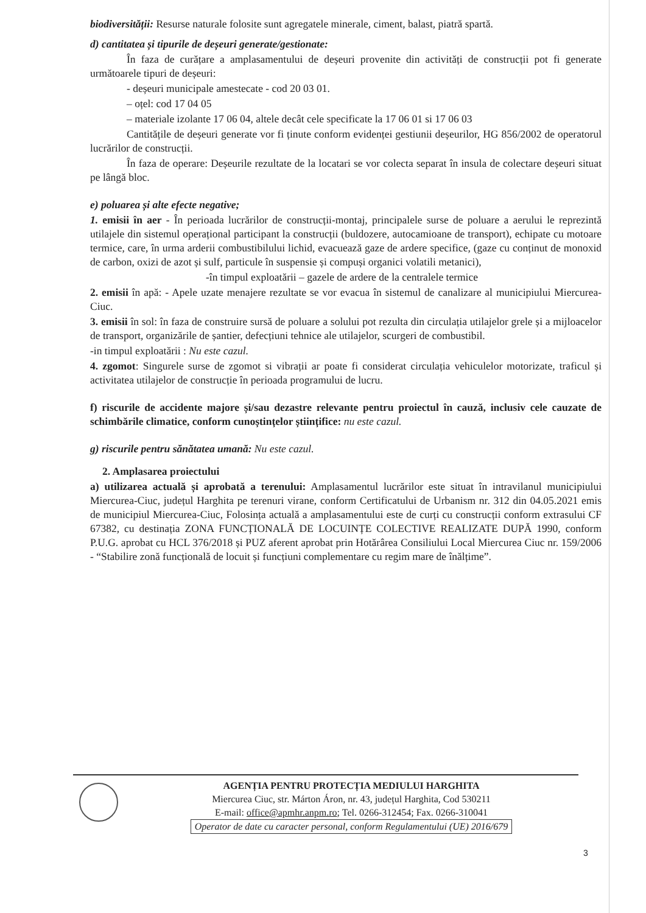biodiversității: Resurse naturale folosite sunt agregatele minerale, ciment, balast, piatră spartă.
d) cantitatea și tipurile de deșeuri generate/gestionate:
În faza de curățare a amplasamentului de deșeuri provenite din activități de construcții pot fi generate următoarele tipuri de deșeuri:
- deșeuri municipale amestecate - cod 20 03 01.
– oțel: cod 17 04 05
– materiale izolante 17 06 04, altele decât cele specificate la 17 06 01 si 17 06 03
Cantitățile de deșeuri generate vor fi ținute conform evidenței gestiunii deșeurilor, HG 856/2002 de operatorul lucrărilor de construcții.
În faza de operare: Deșeurile rezultate de la locatari se vor colecta separat în insula de colectare deșeuri situat pe lângă bloc.
e) poluarea și alte efecte negative;
1. emisii în aer - În perioada lucrărilor de construcții-montaj, principalele surse de poluare a aerului le reprezintă utilajele din sistemul operațional participant la construcții (buldozere, autocamioane de transport), echipate cu motoare termice, care, în urma arderii combustibilului lichid, evacuează gaze de ardere specifice, (gaze cu conținut de monoxid de carbon, oxizi de azot și sulf, particule în suspensie și compuși organici volatili metanici),
-în timpul exploatării – gazele de ardere de la centralele termice
2. emisii în apă: - Apele uzate menajere rezultate se vor evacua în sistemul de canalizare al municipiului Miercurea-Ciuc.
3. emisii în sol: în faza de construire sursă de poluare a solului pot rezulta din circulația utilajelor grele și a mijloacelor de transport, organizările de șantier, defecțiuni tehnice ale utilajelor, scurgeri de combustibil.
-in timpul exploatării : Nu este cazul.
4. zgomot: Singurele surse de zgomot si vibrații ar poate fi considerat circulația vehiculelor motorizate, traficul și activitatea utilajelor de construcție în perioada programului de lucru.
f) riscurile de accidente majore și/sau dezastre relevante pentru proiectul în cauză, inclusiv cele cauzate de schimbările climatice, conform cunoștințelor științifice: nu este cazul.
g) riscurile pentru sănătatea umană: Nu este cazul.
2. Amplasarea proiectului
a) utilizarea actuală și aprobată a terenului: Amplasamentul lucrărilor este situat în intravilanul municipiului Miercurea-Ciuc, județul Harghita pe terenuri virane, conform Certificatului de Urbanism nr. 312 din 04.05.2021 emis de municipiul Miercurea-Ciuc, Folosința actuală a amplasamentului este de curți cu construcții conform extrasului CF 67382, cu destinația ZONA FUNCȚIONALĂ DE LOCUINȚE COLECTIVE REALIZATE DUPĂ 1990, conform P.U.G. aprobat cu HCL 376/2018 și PUZ aferent aprobat prin Hotărârea Consiliului Local Miercurea Ciuc nr. 159/2006 - “Stabilire zonă funcțională de locuit și funcțiuni complementare cu regim mare de înălțime”.
AGENȚIA PENTRU PROTECȚIA MEDIULUI HARGHITA
Miercurea Ciuc, str. Márton Áron, nr. 43, județul Harghita, Cod 530211
E-mail: office@apmhr.anpm.ro; Tel. 0266-312454; Fax. 0266-310041
Operator de date cu caracter personal, conform Regulamentului (UE) 2016/679
3